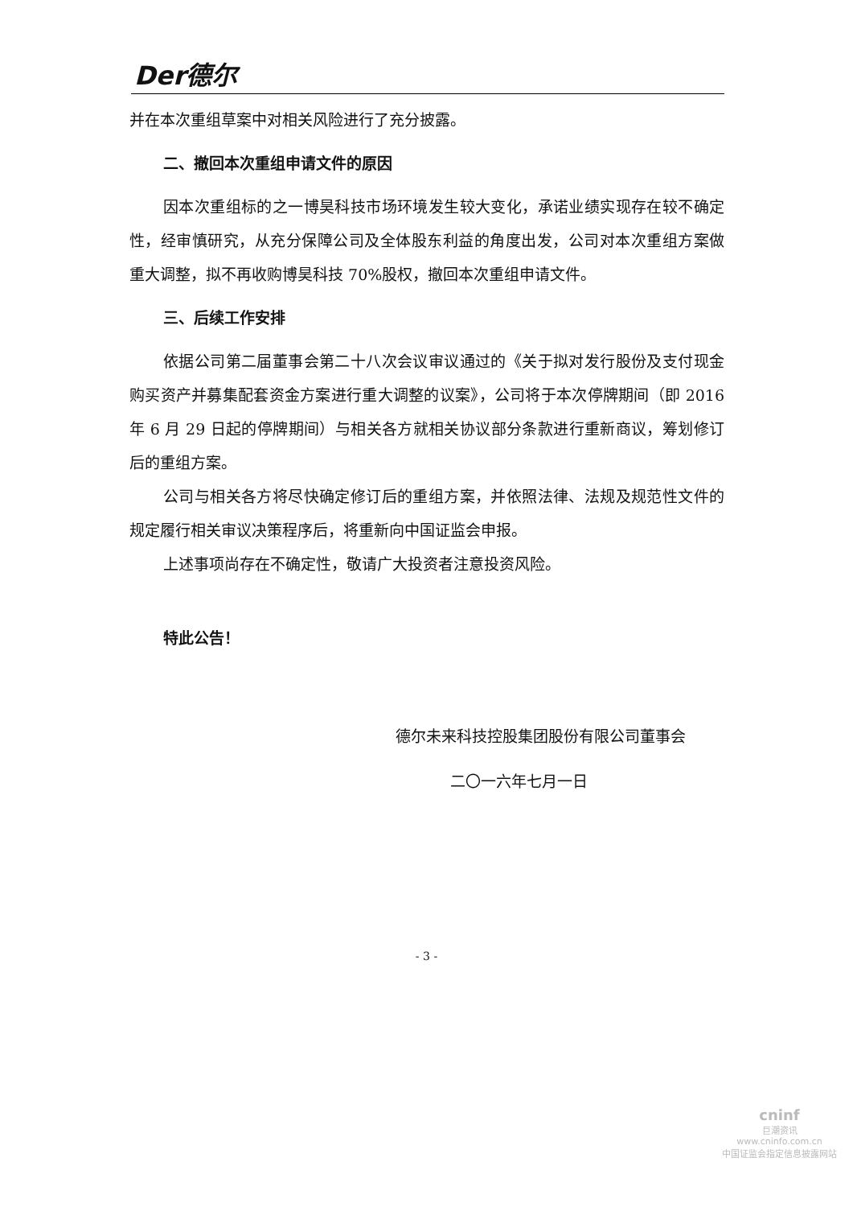Der德尔
并在本次重组草案中对相关风险进行了充分披露。
二、撤回本次重组申请文件的原因
因本次重组标的之一博昊科技市场环境发生较大变化，承诺业绩实现存在较不确定性，经审慎研究，从充分保障公司及全体股东利益的角度出发，公司对本次重组方案做重大调整，拟不再收购博昊科技 70%股权，撤回本次重组申请文件。
三、后续工作安排
依据公司第二届董事会第二十八次会议审议通过的《关于拟对发行股份及支付现金购买资产并募集配套资金方案进行重大调整的议案》，公司将于本次停牌期间（即 2016 年 6 月 29 日起的停牌期间）与相关各方就相关协议部分条款进行重新商议，筹划修订后的重组方案。
公司与相关各方将尽快确定修订后的重组方案，并依照法律、法规及规范性文件的规定履行相关审议决策程序后，将重新向中国证监会申报。
上述事项尚存在不确定性，敬请广大投资者注意投资风险。
特此公告！
德尔未来科技控股集团股份有限公司董事会
二〇一六年七月一日
- 3 -
cninf
巨潮资讯
www.cninfo.com.cn
中国证监会指定信息披露网站